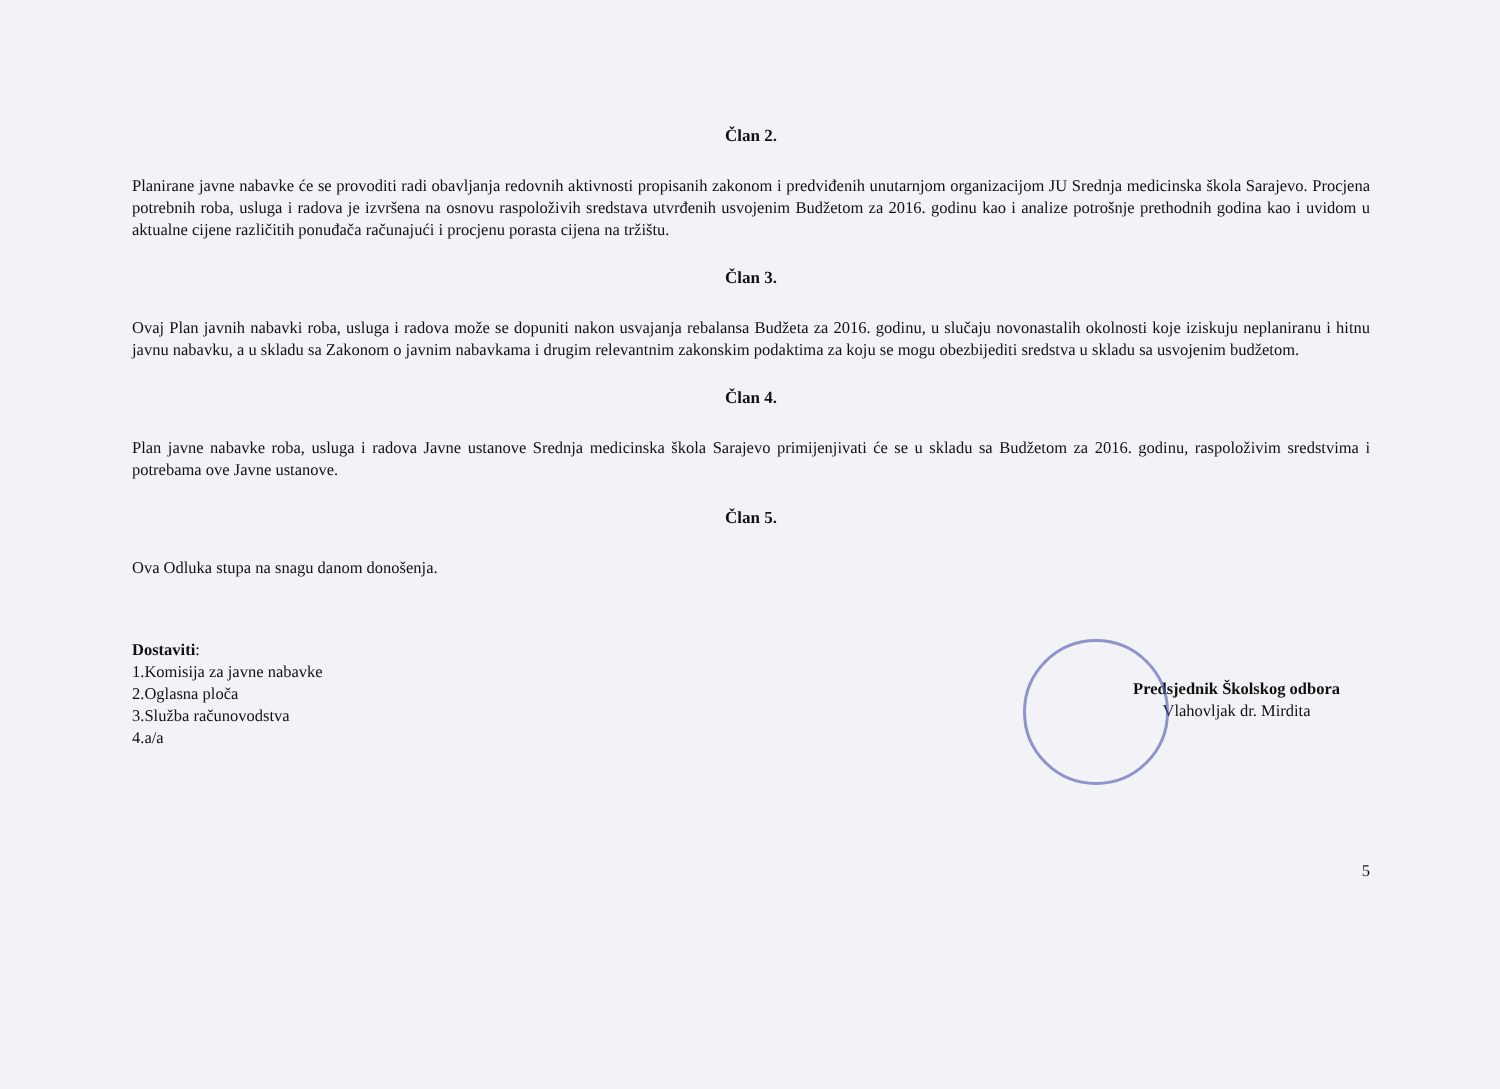Član 2.
Planirane javne nabavke će se provoditi radi obavljanja redovnih aktivnosti propisanih zakonom i predviđenih unutarnjom organizacijom JU Srednja medicinska škola Sarajevo. Procjena potrebnih roba, usluga i radova je izvršena na osnovu raspoloživih sredstava utvrđenih usvojenim Budžetom za 2016. godinu kao i analize potrošnje prethodnih godina kao i uvidom u aktualne cijene različitih ponuđača računajući i procjenu porasta cijena na tržištu.
Član 3.
Ovaj Plan javnih nabavki roba, usluga i radova može se dopuniti nakon usvajanja rebalansa Budžeta za 2016. godinu, u slučaju novonastalih okolnosti koje iziskuju neplaniranu i hitnu javnu nabavku, a u skladu sa Zakonom o javnim nabavkama i drugim relevantnim zakonskim podaktima za koju se mogu obezbijediti sredstva u skladu sa usvojenim budžetom.
Član 4.
Plan javne nabavke roba, usluga i radova Javne ustanove Srednja medicinska škola Sarajevo primijenjivati će se u skladu sa Budžetom za 2016. godinu, raspoloživim sredstvima i potrebama ove Javne ustanove.
Član 5.
Ova Odluka stupa na snagu danom donošenja.
Dostaviti:
1.Komisija za javne nabavke
2.Oglasna ploča
3.Služba računovodstva
4.a/a
Predsjednik Školskog odbora Vlahovljak dr. Mirdita
5